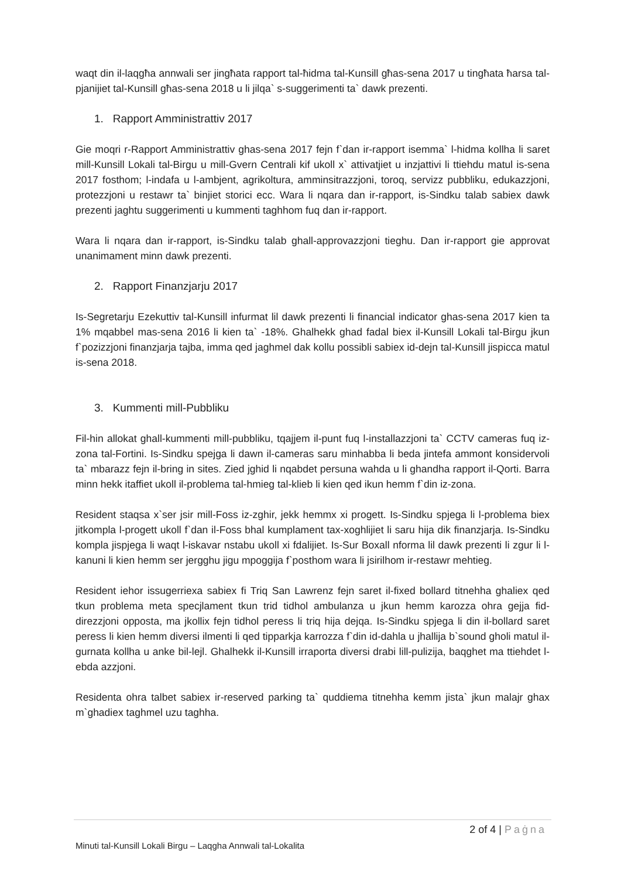waqt din il-laqgħa annwali ser jingħata rapport tal-ħidma tal-Kunsill għas-sena 2017 u tingħata ħarsa tal-pjanijiet tal-Kunsill għas-sena 2018 u li jilqa` s-suggerimenti ta` dawk prezenti.
1. Rapport Amministrattiv 2017
Gie moqri r-Rapport Amministrattiv ghas-sena 2017 fejn f`dan ir-rapport isemma` l-hidma kollha li saret mill-Kunsill Lokali tal-Birgu u mill-Gvern Centrali kif ukoll x` attivatjiet u inzjattivi li ttiehdu matul is-sena 2017 fosthom; l-indafa u l-ambjent, agrikoltura, amminsitrazzjoni, toroq, servizz pubbliku, edukazzjoni, protezzjoni u restawr ta` binjiet storici ecc. Wara li nqara dan ir-rapport, is-Sindku talab sabiex dawk prezenti jaghtu suggerimenti u kummenti taghhom fuq dan ir-rapport.
Wara li nqara dan ir-rapport, is-Sindku talab ghall-approvazzjoni tieghu. Dan ir-rapport gie approvat unanimament minn dawk prezenti.
2. Rapport Finanzjarju 2017
Is-Segretarju Ezekuttiv tal-Kunsill infurmat lil dawk prezenti li financial indicator ghas-sena 2017 kien ta 1% mqabbel mas-sena 2016 li kien ta` -18%. Ghalhekk ghad fadal biex il-Kunsill Lokali tal-Birgu jkun f`pozizzjoni finanzjarja tajba, imma qed jaghmel dak kollu possibli sabiex id-dejn tal-Kunsill jispicca matul is-sena 2018.
3. Kummenti mill-Pubbliku
Fil-hin allokat ghall-kummenti mill-pubbliku, tqajjem il-punt fuq l-installazzjoni ta` CCTV cameras fuq iz-zona tal-Fortini. Is-Sindku spejga li dawn il-cameras saru minhabba li beda jintefa ammont konsidervoli ta` mbarazz fejn il-bring in sites. Zied jghid li nqabdet persuna wahda u li ghandha rapport il-Qorti. Barra minn hekk itaffiet ukoll il-problema tal-hmieg tal-klieb li kien qed ikun hemm f`din iz-zona.
Resident staqsa x`ser jsir mill-Foss iz-zghir, jekk hemmx xi progett. Is-Sindku spjega li l-problema biex jitkompla l-progett ukoll f`dan il-Foss bhal kumplament tax-xoghlijiet li saru hija dik finanzjarja. Is-Sindku kompla jispjega li waqt l-iskavar nstabu ukoll xi fdalijiet. Is-Sur Boxall nforma lil dawk prezenti li zgur li l-kanuni li kien hemm ser jergghu jigu mpoggija f`posthom wara li jsirilhom ir-restawr mehtieg.
Resident iehor issugerriexa sabiex fi Triq San Lawrenz fejn saret il-fixed bollard titnehha ghaliex qed tkun problema meta specjlament tkun trid tidhol ambulanza u jkun hemm karozza ohra gejja fid-direzzjoni opposta, ma jkollix fejn tidhol peress li triq hija dejqa. Is-Sindku spjega li din il-bollard saret peress li kien hemm diversi ilmenti li qed tipparkja karrozza f`din id-dahla u jhallija b`sound gholi matul il-gurnata kollha u anke bil-lejl. Ghalhekk il-Kunsill irraporta diversi drabi lill-pulizija, baqghet ma ttiehdet l-ebda azzjoni.
Residenta ohra talbet sabiex ir-reserved parking ta` quddiema titnehha kemm jista` jkun malajr ghax m`ghadiex taghmel uzu taghha.
2 of 4 | Paġna
Minuti tal-Kunsill Lokali Birgu – Laqgha Annwali tal-Lokalita